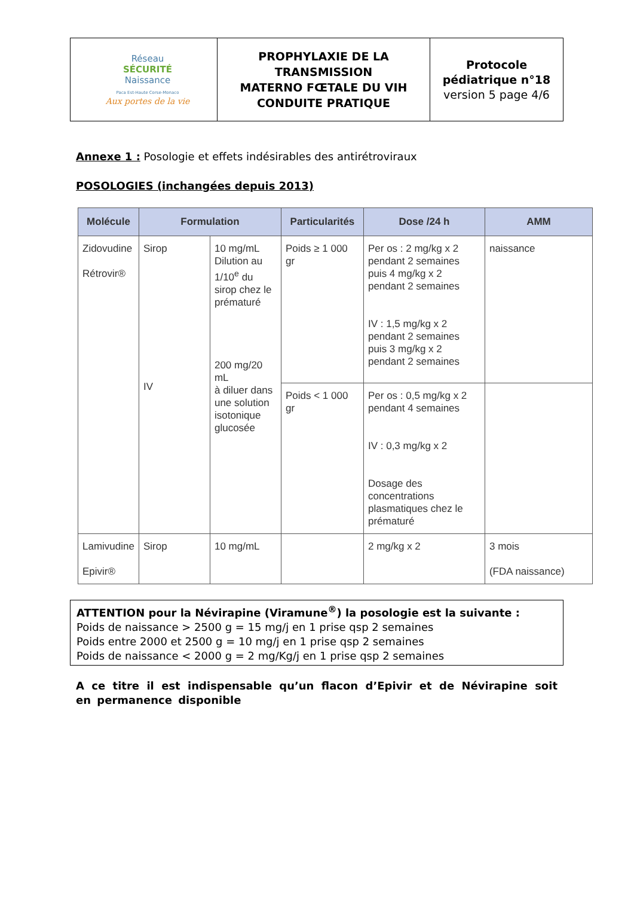| Réseau SÉCURITÉ Naissance Paca Est-Haute Corse-Monaco Aux portes de la vie | PROPHYLAXIE DE LA TRANSMISSION MATERNO FŒTALE DU VIH CONDUITE PRATIQUE | Protocole pédiatrique n°18 version 5 page 4/6 |
Annexe 1 : Posologie et effets indésirables des antirétroviraux
POSOLOGIES (inchangées depuis 2013)
| Molécule | Formulation | | Particularités | Dose /24 h | AMM |
| --- | --- | --- | --- | --- | --- |
| Zidovudine Rétrovir® | Sirop IV | 10 mg/mL Dilution au 1/10<sup>e</sup> du sirop chez le prématuré 200 mg/20 mL à diluer dans une solution isotonique glucosée | Poids ≥ 1 000 gr | Per os : 2 mg/kg x 2 pendant 2 semaines puis 4 mg/kg x 2 pendant 2 semaines IV : 1,5 mg/kg x 2 pendant 2 semaines puis 3 mg/kg x 2 pendant 2 semaines | naissance |
| | | | Poids < 1 000 gr | Per os : 0,5 mg/kg x 2 pendant 4 semaines IV : 0,3 mg/kg x 2 Dosage des concentrations plasmatiques chez le prématuré | |
| Lamivudine Epivir® | Sirop | 10 mg/mL | | 2 mg/kg x 2 | 3 mois (FDA naissance) |
ATTENTION pour la Névirapine (Viramune<sup>®</sup>) la posologie est la suivante :
Poids de naissance > 2500 g = 15 mg/j en 1 prise qsp 2 semaines
Poids entre 2000 et 2500 g = 10 mg/j en 1 prise qsp 2 semaines
Poids de naissance < 2000 g = 2 mg/Kg/j en 1 prise qsp 2 semaines
A ce titre il est indispensable qu’un flacon d’Epivir et de Névirapine soit en permanence disponible